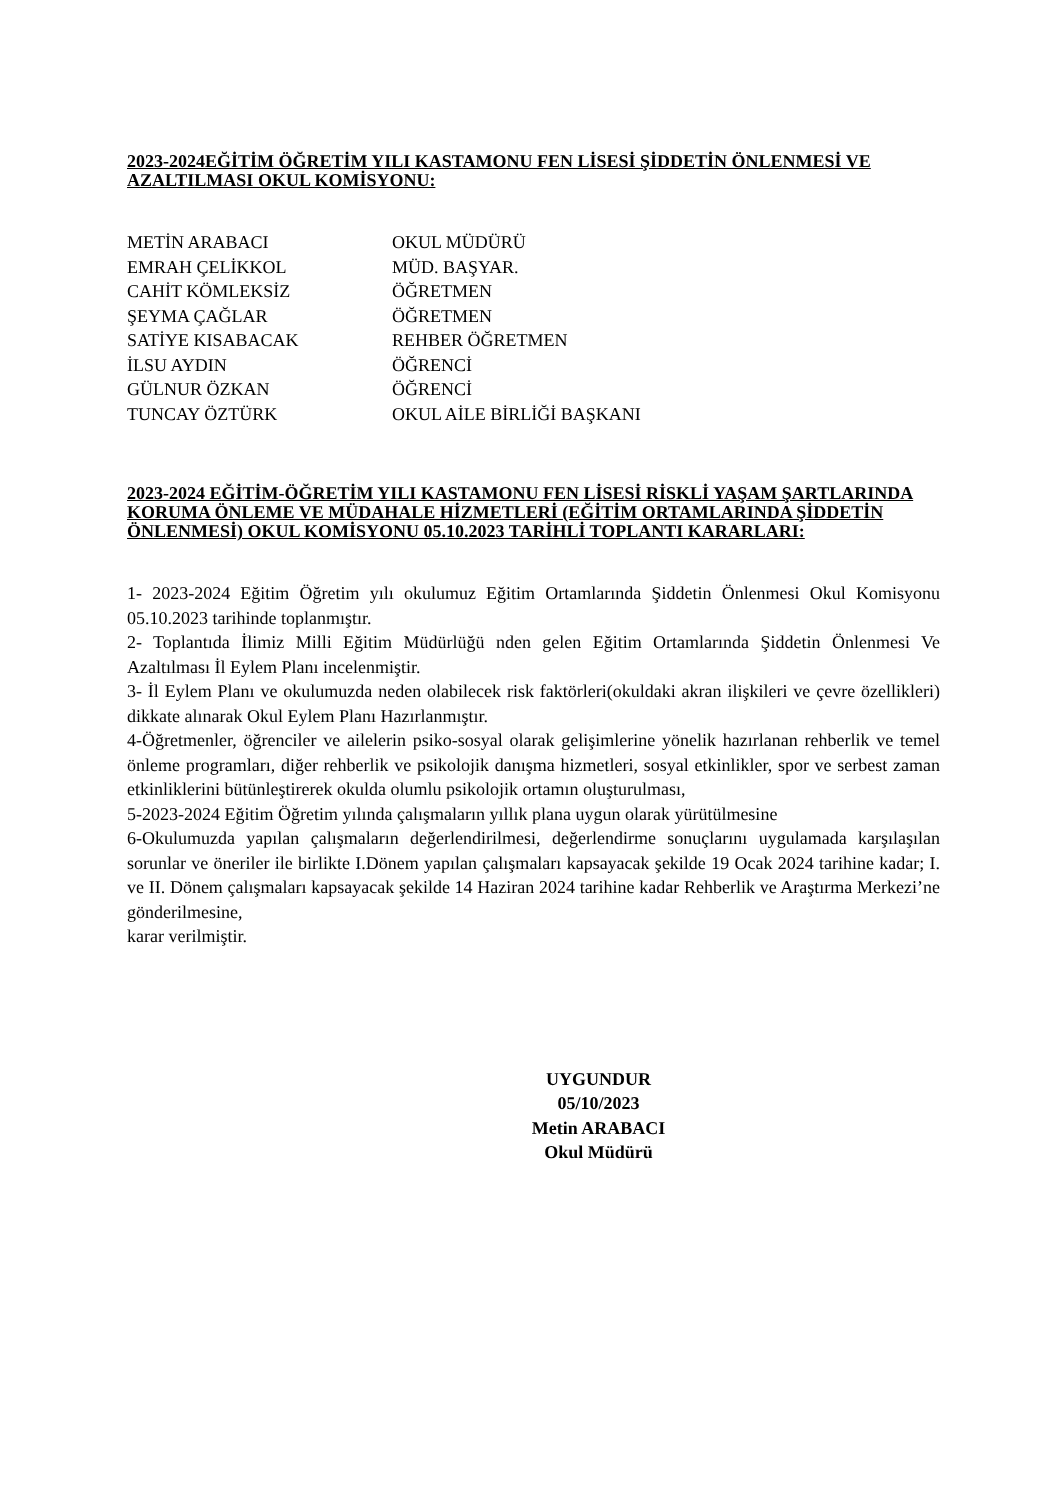2023-2024EĞİTİM ÖĞRETİM YILI KASTAMONU FEN LİSESİ ŞİDDETİN ÖNLENMESİ VE AZALTILMASI OKUL KOMİSYONU:
METİN ARABACI OKUL MÜDÜRÜ
EMRAH ÇELİKKOL MÜD. BAŞYAR.
CAHİT KÖMLEKSİZ ÖĞRETMEN
ŞEYMA ÇAĞLAR ÖĞRETMEN
SATİYE KISABACAK REHBER ÖĞRETMEN
İLSU AYDIN ÖĞRENCİ
GÜLNUR ÖZKAN ÖĞRENCİ
TUNCAY ÖZTÜRK OKUL AİLE BİRLİĞİ BAŞKANI
2023-2024 EĞİTİM-ÖĞRETİM YILI KASTAMONU FEN LİSESİ RİSKLİ YAŞAM ŞARTLARINDA KORUMA ÖNLEME VE MÜDAHALE HİZMETLERİ (EĞİTİM ORTAMLARINDA ŞİDDETİN ÖNLENMESİ) OKUL KOMİSYONU 05.10.2023 TARİHLİ TOPLANTI KARARLARI:
1- 2023-2024 Eğitim Öğretim yılı okulumuz Eğitim Ortamlarında Şiddetin Önlenmesi Okul Komisyonu 05.10.2023 tarihinde toplanmıştır.
2- Toplantıda İlimiz Milli Eğitim Müdürlüğü nden gelen Eğitim Ortamlarında Şiddetin Önlenmesi Ve Azaltılması İl Eylem Planı incelenmiştir.
3- İl Eylem Planı ve okulumuzda neden olabilecek risk faktörleri(okuldaki akran ilişkileri ve çevre özellikleri) dikkate alınarak Okul Eylem Planı Hazırlanmıştır.
4-Öğretmenler, öğrenciler ve ailelerin psiko-sosyal olarak gelişimlerine yönelik hazırlanan rehberlik ve temel önleme programları, diğer rehberlik ve psikolojik danışma hizmetleri, sosyal etkinlikler, spor ve serbest zaman etkinliklerini bütünleştirerek okulda olumlu psikolojik ortamın oluşturulması,
5-2023-2024 Eğitim Öğretim yılında çalışmaların yıllık plana uygun olarak yürütülmesine
6-Okulumuzda yapılan çalışmaların değerlendirilmesi, değerlendirme sonuçlarını uygulamada karşılaşılan sorunlar ve öneriler ile birlikte I.Dönem yapılan çalışmaları kapsayacak şekilde 19 Ocak 2024 tarihine kadar; I. ve II. Dönem çalışmaları kapsayacak şekilde 14 Haziran 2024 tarihine kadar Rehberlik ve Araştırma Merkezi’ne gönderilmesine,
karar verilmiştir.
UYGUNDUR
05/10/2023
Metin ARABACI
Okul Müdürü